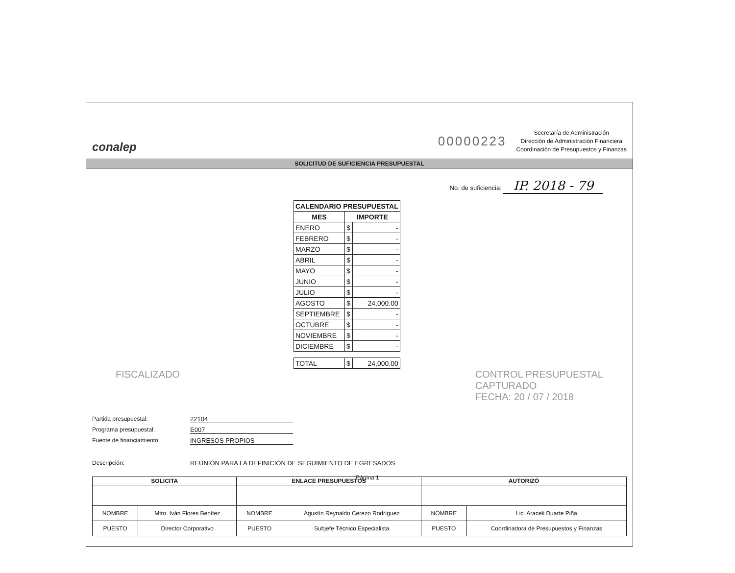conalep
00000223
Secretaría de Administración
Dirección de Administración Financiera
Coordinación de Presupuestos y Finanzas
SOLICITUD DE SUFICIENCIA PRESUPUESTAL
No. de suficiencia: IP. 2018 - 79
| CALENDARIO PRESUPUESTAL | | |
| --- | --- | --- |
| MES | IMPORTE | |
| ENERO | $ | - |
| FEBRERO | $ | - |
| MARZO | $ | - |
| ABRIL | $ | - |
| MAYO | $ | - |
| JUNIO | $ | - |
| JULIO | $ | - |
| AGOSTO | $ | 24,000.00 |
| SEPTIEMBRE | $ | - |
| OCTUBRE | $ | - |
| NOVIEMBRE | $ | - |
| DICIEMBRE | $ | - |
| TOTAL | $ | 24,000.00 |
FISCALIZADO CONTROL PRESUPUESTAL
CAPTURADO
FECHA: 20 / 07 / 2018
Partida presupuestal: 22104
Programa presupuestal: E007
Fuente de financiamiento: INGRESOS PROPIOS
Descripción: REUNIÓN PARA LA DEFINICIÓN DE SEGUIMIENTO DE EGRESADOS
| SOLICITA | | ENLACE PRESUPUESTOS | | AUTORIZÓ | |
| --- | --- | --- | --- | --- | --- |
| NOMBRE | Mtro. Iván Flores Benítez | NOMBRE | Agustín Reynaldo Cerezo Rodríguez | NOMBRE | Lic. Araceli Duarte Piña |
| PUESTO | Director Corporativo | PUESTO | Subjefe Técnico Especialista | PUESTO | Coordinadora de Presupuestos y Finanzas |
Página 1